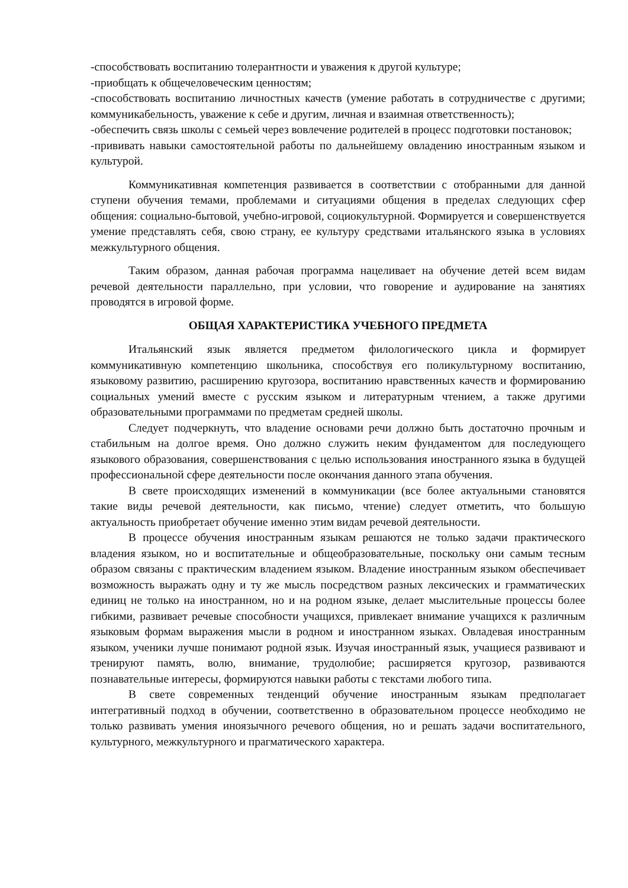-способствовать воспитанию толерантности и уважения к другой культуре;
-приобщать к общечеловеческим ценностям;
-способствовать воспитанию личностных качеств (умение работать в сотрудничестве с другими; коммуникабельность, уважение к себе и другим, личная и взаимная ответственность);
-обеспечить связь школы с семьей через вовлечение родителей в процесс подготовки постановок;
-прививать навыки самостоятельной работы по дальнейшему овладению иностранным языком и культурой.
Коммуникативная компетенция развивается в соответствии с отобранными для данной ступени обучения темами, проблемами и ситуациями общения в пределах следующих сфер общения: социально-бытовой, учебно-игровой, социокультурной. Формируется и совершенствуется умение представлять себя, свою страну, ее культуру средствами итальянского языка в условиях межкультурного общения.
Таким образом, данная рабочая программа нацеливает на обучение детей всем видам речевой деятельности параллельно, при условии, что говорение и аудирование на занятиях проводятся в игровой форме.
ОБЩАЯ ХАРАКТЕРИСТИКА УЧЕБНОГО ПРЕДМЕТА
Итальянский язык является предметом филологического цикла и формирует коммуникативную компетенцию школьника, способствуя его поликультурному воспитанию, языковому развитию, расширению кругозора, воспитанию нравственных качеств и формированию социальных умений вместе с русским языком и литературным чтением, а также другими образовательными программами по предметам средней школы.
Следует подчеркнуть, что владение основами речи должно быть достаточно прочным и стабильным на долгое время. Оно должно служить неким фундаментом для последующего языкового образования, совершенствования с целью использования иностранного языка в будущей профессиональной сфере деятельности после окончания данного этапа обучения.
В свете происходящих изменений в коммуникации (все более актуальными становятся такие виды речевой деятельности, как письмо, чтение) следует отметить, что большую актуальность приобретает обучение именно этим видам речевой деятельности.
В процессе обучения иностранным языкам решаются не только задачи практического владения языком, но и воспитательные и общеобразовательные, поскольку они самым тесным образом связаны с практическим владением языком. Владение иностранным языком обеспечивает возможность выражать одну и ту же мысль посредством разных лексических и грамматических единиц не только на иностранном, но и на родном языке, делает мыслительные процессы более гибкими, развивает речевые способности учащихся, привлекает внимание учащихся к различным языковым формам выражения мысли в родном и иностранном языках. Овладевая иностранным языком, ученики лучше понимают родной язык. Изучая иностранный язык, учащиеся развивают и тренируют память, волю, внимание, трудолюбие; расширяется кругозор, развиваются познавательные интересы, формируются навыки работы с текстами любого типа.
В свете современных тенденций обучение иностранным языкам предполагает интегративный подход в обучении, соответственно в образовательном процессе необходимо не только развивать умения иноязычного речевого общения, но и решать задачи воспитательного, культурного, межкультурного и прагматического характера.